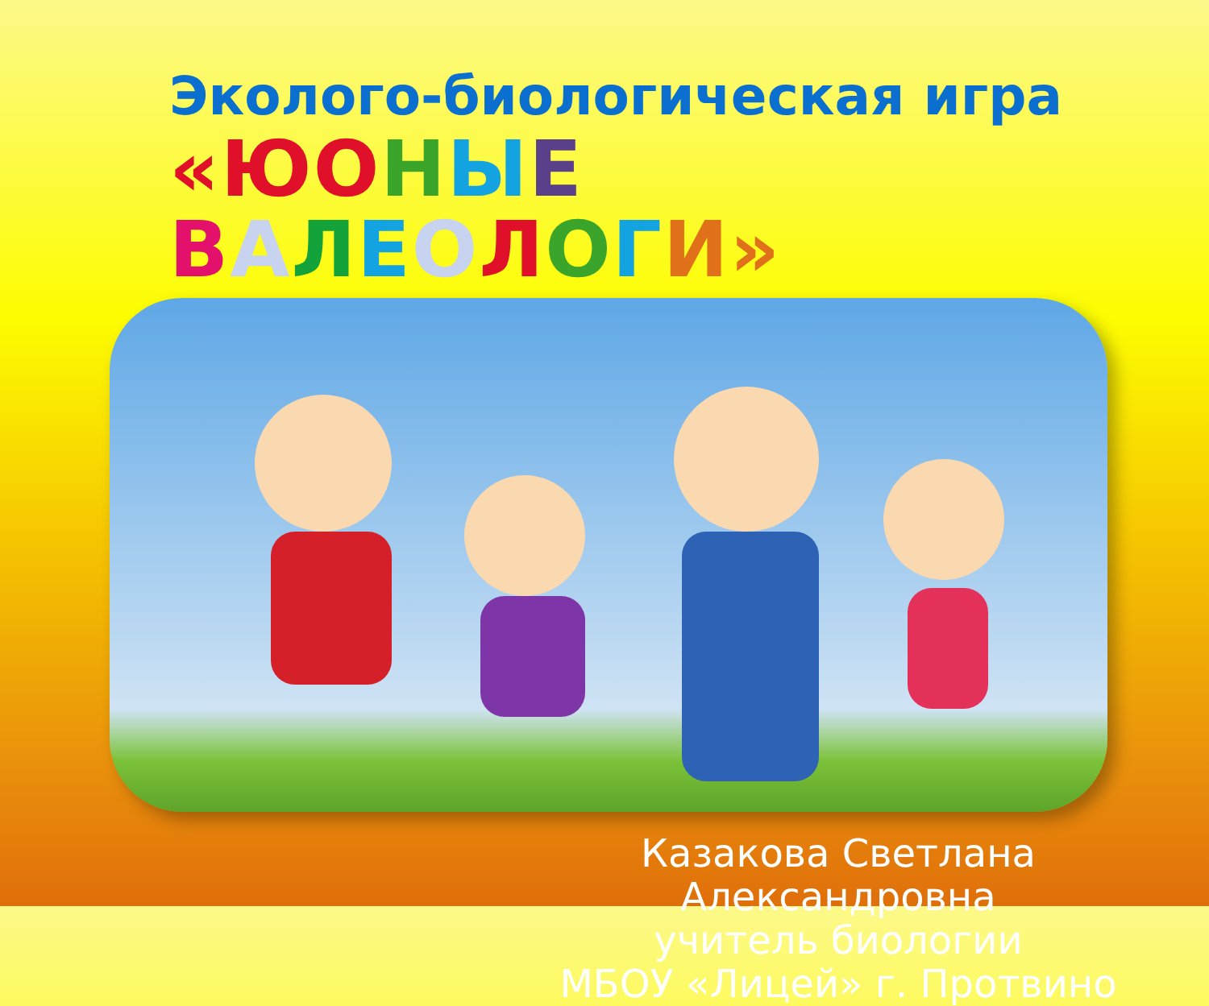Эколого-биологическая игра
«Ю ОНЫЕ ВАЛЕОЛОГИ»
Казакова Светлана Александровна
учитель биологии
МБОУ «Лицей» г. Протвино